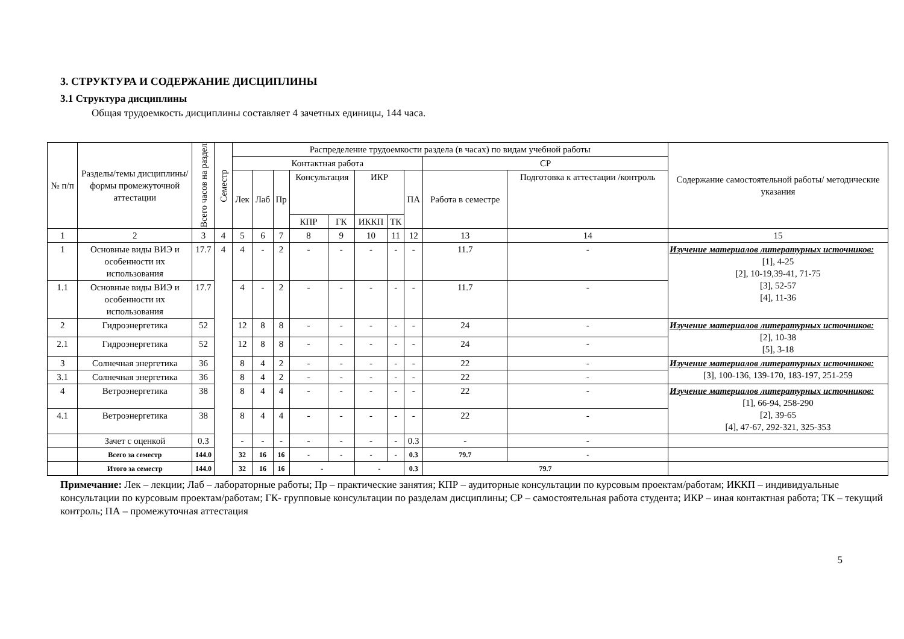3. СТРУКТУРА И СОДЕРЖАНИЕ ДИСЦИПЛИНЫ
3.1 Структура дисциплины
Общая трудоемкость дисциплины составляет 4 зачетных единицы, 144 часа.
| № п/п | Разделы/темы дисциплины/формы промежуточной аттестации | Всего часов на раздел | Семестр | Распределение трудоемкости раздела (в часах) по видам учебной работы | | | | | | | | | | Содержание самостоятельной работы/ методические указания |
| --- | --- | --- | --- | --- | --- | --- | --- | --- | --- | --- | --- | --- | --- | --- |
| | | | | Контактная работа | | | | | | | | СР | | |
| | | | | Лек | Лаб | Пр | Консультация | | ИКР | | ПА | Работа в семестре | Подготовка к аттестации /контроль | |
| | | | | | | | КПР | ГК | ИККП | ТК | | | | |
| 1 | 2 | 3 | 4 | 5 | 6 | 7 | 8 | 9 | 10 | 11 | 12 | 13 | 14 | 15 |
| 1 | Основные виды ВИЭ и особенности их использования | 17.7 | 4 | 4 | - | 2 | - | - | - | - | - | 11.7 | - | Изучение материалов литературных источников: [1], 4-25 [2], 10-19,39-41, 71-75 [3], 52-57 [4], 11-36 |
| 1.1 | Основные виды ВИЭ и особенности их использования | 17.7 | | 4 | - | 2 | - | - | - | - | - | 11.7 | - | |
| 2 | Гидроэнергетика | 52 | | 12 | 8 | 8 | - | - | - | - | - | 24 | - | Изучение материалов литературных источников: [2], 10-38 [5], 3-18 |
| 2.1 | Гидроэнергетика | 52 | | 12 | 8 | 8 | - | - | - | - | - | 24 | - | |
| 3 | Солнечная энергетика | 36 | | 8 | 4 | 2 | - | - | - | - | - | 22 | - | Изучение материалов литературных источников: [3], 100-136, 139-170, 183-197, 251-259 |
| 3.1 | Солнечная энергетика | 36 | | 8 | 4 | 2 | - | - | - | - | - | 22 | - | |
| 4 | Ветроэнергетика | 38 | | 8 | 4 | 4 | - | - | - | - | - | 22 | - | Изучение материалов литературных источников: [1], 66-94, 258-290 [2], 39-65 [4], 47-67, 292-321, 325-353 |
| 4.1 | Ветроэнергетика | 38 | | 8 | 4 | 4 | - | - | - | - | - | 22 | - | |
| | Зачет с оценкой | 0.3 | | - | - | - | - | - | - | - | 0.3 | - | - | |
| | Всего за семестр | 144.0 | | 32 | 16 | 16 | - | - | - | - | 0.3 | 79.7 | - | |
| | Итого за семестр | 144.0 | | 32 | 16 | 16 | - | | - | | 0.3 | 79.7 | | |
Примечание: Лек – лекции; Лаб – лабораторные работы; Пр – практические занятия; КПР – аудиторные консультации по курсовым проектам/работам; ИККП – индивидуальные консультации по курсовым проектам/работам; ГК- групповые консультации по разделам дисциплины; СР – самостоятельная работа студента; ИКР – иная контактная работа; ТК – текущий контроль; ПА – промежуточная аттестация
5